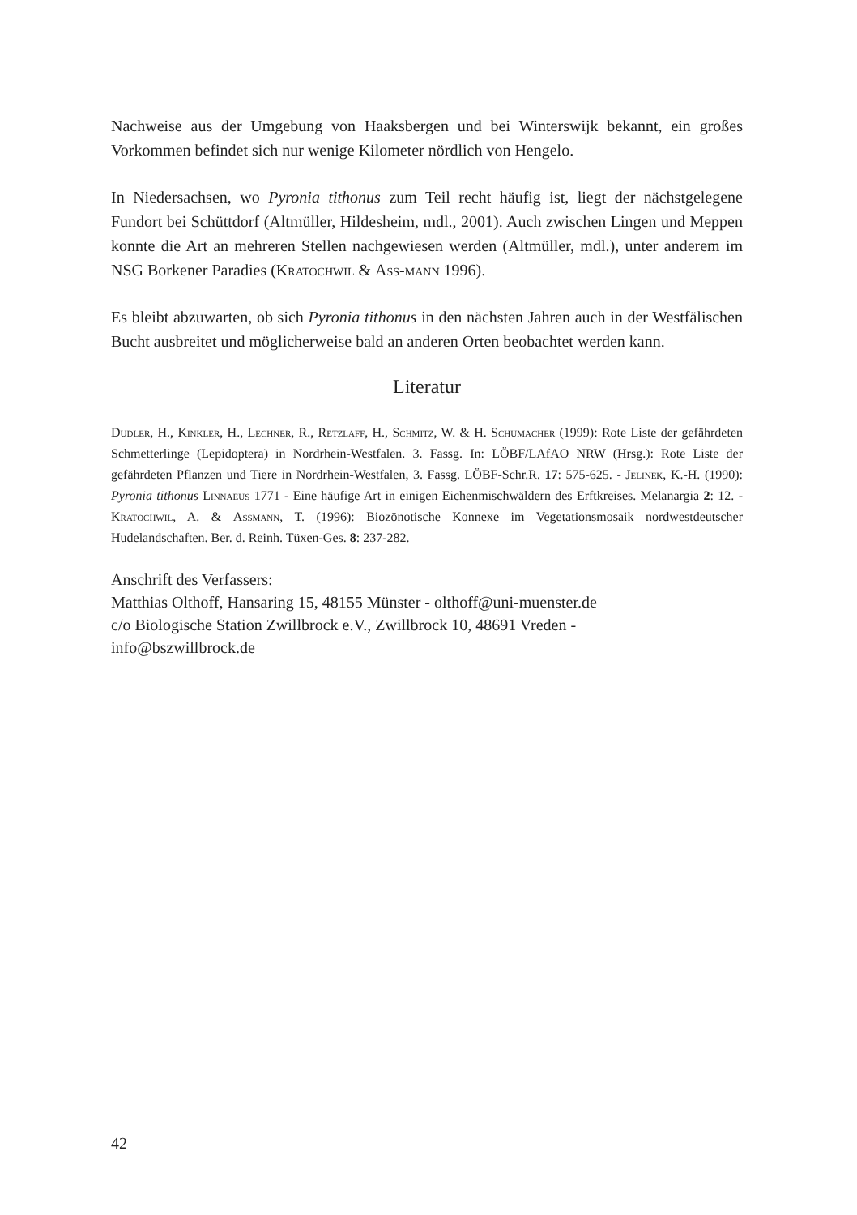Nachweise aus der Umgebung von Haaksbergen und bei Winterswijk bekannt, ein großes Vorkommen befindet sich nur wenige Kilometer nördlich von Hengelo.
In Niedersachsen, wo Pyronia tithonus zum Teil recht häufig ist, liegt der nächstgelegene Fundort bei Schüttdorf (Altmüller, Hildesheim, mdl., 2001). Auch zwischen Lingen und Meppen konnte die Art an mehreren Stellen nachgewiesen werden (Altmüller, mdl.), unter anderem im NSG Borkener Paradies (Kratochwil & Ass-mann 1996).
Es bleibt abzuwarten, ob sich Pyronia tithonus in den nächsten Jahren auch in der Westfälischen Bucht ausbreitet und möglicherweise bald an anderen Orten beobachtet werden kann.
Literatur
Dudler, H., Kinkler, H., Lechner, R., Retzlaff, H., Schmitz, W. & H. Schumacher (1999): Rote Liste der gefährdeten Schmetterlinge (Lepidoptera) in Nordrhein-Westfalen. 3. Fassg. In: LÖBF/LAfAO NRW (Hrsg.): Rote Liste der gefährdeten Pflanzen und Tiere in Nordrhein-Westfalen, 3. Fassg. LÖBF-Schr.R. 17: 575-625. - Jelinek, K.-H. (1990): Pyronia tithonus Linnaeus 1771 - Eine häufige Art in einigen Eichenmischwäldern des Erftkreises. Melanargia 2: 12. - Kratochwil, A. & Assmann, T. (1996): Biozönotische Konnexe im Vegetationsmosaik nordwestdeutscher Hudelandschaften. Ber. d. Reinh. Tüxen-Ges. 8: 237-282.
Anschrift des Verfassers:
Matthias Olthoff, Hansaring 15, 48155 Münster - olthoff@uni-muenster.de
c/o Biologische Station Zwillbrock e.V., Zwillbrock 10, 48691 Vreden -
info@bszwillbrock.de
42